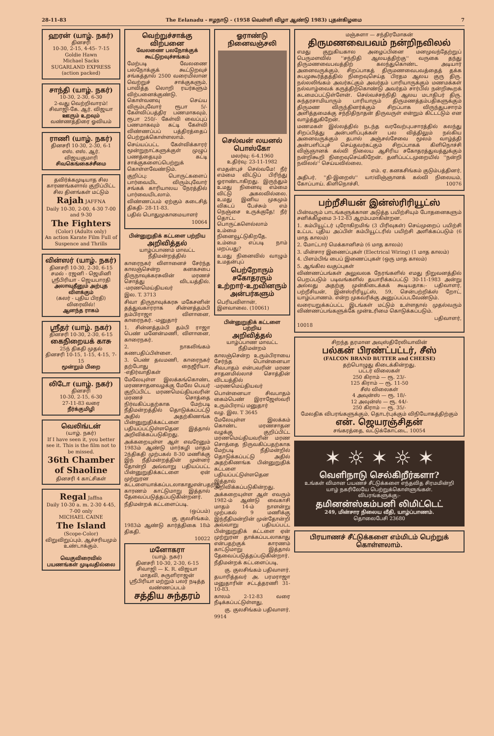28-11-83 The Eelanadu - ஈழநாடு - (1958 வெள்ளி விழா ஆண்டு 1983) புதன்கிழமை 7
ஹரன் (யாழ். நகர்)
தினசரி
10-30, 2-15, 4-45- 7-15
Goldie Hawn
Michael Sacks
SUGARLAND EXPRESS
(action packed)
சாந்தி (யாழ். நகர்)
10-30, 2-30, 6-30
2-வது வெற்றிவாரம்!
சிவாஜி-கே. ஆர். விஜயா
ஊரும் உறவும்
வண்ணத்திரை ஓவியம்
ராணி (யாழ். நகர்)
தினசரி 10-30, 2-30, 6-1
எஸ். எஸ். ஆர்.
விஜயகுமாரி
சிவகெங்கைச்சீமை
தவிர்க்கமுடியாத சில காரணங்களால் குறிப்பிட்ட சில தினங்கள் மட்டும்
Rajah JAFFNA
Daily 10-30, 2-00, 4-30 7-00 and 9-30
The Fighters
(Color) (Adults only)
An action Karate Film Full of Suspence and Thrills
வின்ஸர் (யாழ். நகர்)
தினசரி 10-30, 2-30, 6-15
சமல் - ரஜனி - ஜெமினி
ஸ்ரீபிரியா - ஜெயபாரதி
அலாவுதீனும் அற்புத விளக்கும்
(கலர் - புதிய பிரதி)
விரைவில்!
ஆனந்த ராகம்
ஸ்ரீதர் (யாழ். நகர்)
தினசரி 10-30, 2-30, 6-15
கைநிறையக் காசு
25ந் திகதி முதல்
தினசரி 10-15, 1-15, 4-15, 7-15
மூன்றும் பிறை
லிடோ (யாழ். நகர்)
தினசரி
10-30, 2-15, 6-30
27-11-83 வரை
நீர்க்குமிழி
வெலிங்டன்
(யாழ். நகர்)
If I have seen it, you better see it. This is the film not to be missed.
36th Chamber of Shaoline
தினசரி 4 காட்சிகள்
Regal Jaffna
Daily 10-30 a. m. 2-30 4-45, 7-00 only
MICHAEL CAINE
The Island
(Scope-Color)
விறுவிறுப்பும், ஆச்சரியமும் உண்டாக்கும்.
வெகுவிரைவில் பயணங்கள் முடிவதில்லை
வெற்றுச்சாக்கு விற்பனை
வேலணை பலநோக்குக் கூட்டுறவுச்சங்கம்
மேற்படி வேலணை பலநோக்குக் கூட்டுறவுச் சங்கத்தால் 2500 வரையிலான வெற்றுச் சாக்குகளும், பாவித்த லொறி ரயர்களும் விற்பனைக்குண்டு. கொள்வனவு செய்ய விரும்புவோர் ரூபா 5/- கேள்விப்பத்திர பணமாகவும், ரூபா 250/- கேள்வி வைப்புப் பணமாகவும் கட்டி கேள்வி விண்ணப்பப் பத்திரத்தைப் பெற்றுக்கொள்ளலாம்.
செய்யப்பட்ட கேள்விக்காரர் மூன்றுநாட்களுக்குள் முழுப் பணத்தையும் கட்டி சாக்குகளைப்பெற்றுக் கொள்ளவேண்டும்.
குறிப்பு: பொருட்களைப் பார்வையிட விரும்புவோர் சங்கக் காரியாலய நேரத்தில் பார்வையிடலாம்.
விண்ணப்பம் ஏற்கும் கடைசித் திகதி- 28-11-83.
பதில் பொதுமுகாமையாளர்
10064
பின்னுறுதிக் கட்டளை பற்றிய
அறிவித்தல்
யாழ்ப்பாணம் மாவட்ட நீதிமன்றத்தில்
காரைநகர் விளானைச் சேர்ந்த காலஞ்சென்ற கனகசபை திருநாவுக்கரசுவின் மரணச் சொத்து விடயத்தில். -மரணமெய்தியவர்
இல. T. 3713
சிவா திருநாவுக்கரசு மகேசனின் தத்துவகாரராக சின்னத்தம்பி தம்பிராஜா விளானை, காரைநகர். -மனுதார்
1. சின்னத்தம்பி தம்பி ராஜா பெண் மனேன்மணி, விளானை, காரைநகர்.
2. நாகலிங்கம் கணபதிப்பிள்ளை.
3. பெண் தவமணி, காரைநகர் தற்போது நைஜீரியா. -எதிர்வாதிகள்
மேலேயுள்ள இலக்கங்கொண்ட மரணசாதனவழக்கு மேலே பெயர் குறிப்பிட்ட மரணமெய்தியவரின் மரணச் சொத்தை நிர்வகிப்பதற்காக மேற்படி நீதிமன்றத்தில் தொடுக்கப்பட்டு அதில் அதற்கிணங்க பின்னுறுதிக்கட்டளை பதியப்பட்டுள்ளதென இத்தால் அறிவிக்கப்படுகிறது.
அக்கறையுள்ள ஆள் எவரேனும் 1983ம் ஆண்டு மார்கழி மாதம் 2ந்திகதி முற்பகல் 8-30 மணிக்கு இந் நீதிமன்றத்தின் முன்னர் தோன்றி அவ்வாறு பதியப்பட்ட பின்னுறுதிக்கட்டளை ஏன் முற்றுரன கட்டளையாக்கப்படலாகாதுஎன்பதற்கு காரணம் காட்டுமாறு இத்தால் தேவைப்படுத்தப்படுகின்றனர்.
நீதிமன்றக் கட்டளைப்படி.
(ஒப்பம்)
கு. குலசிங்கம்,
1983ம் ஆண்டு கார்த்திகை 18ம் திகதி.
10022
மனோகரா
(யாழ். நகர்)
தினசரி 10-30, 2-30, 6-15
சிவாஜி — K. R. விஜயா
மாதவி, சுருளிராஜன்
ஸ்ரீபிரியா மற்றும் பலர் நடித்த வண்ணப்படம்
சத்திய சுந்தரம்
ஓராண்டு நினைவஞ்சலி
செல்வன் லயனல் பொஸ்கோ
மலர்வு: 6-4.1960
உதிர்வு: 23-11-1982
எமதன்புச் செல்வமே! நீர் எம்மை விட்டுப் பிரிந்து ஓராண்டாகிறது. இருந்தும் உமது நினைவு எம்மை விட்டு அகலவில்லை. உமது இனிய முகமும் விகடப் பேச்சும் எம் நெஞ்சை உருக்குதே! நீர் தொட்ட பொருட்களெல்லாம் உம்மை நினைவூட்டுகிறதே. உம்மை எப்படி நாம் மறப்பது?
உமது நினைவில் வாழும் உமதன்புப்
பெற்றோரும் சகோதரரும் உற்றார்-உறவினரும் அன்பர்களும்
பெரியவிளான், இளவாலை. (10061)
பின்னுறுதிக் கட்டளை பற்றிய
அறிவித்தல்
யாழ்ப்பாண மாவட்ட நீதிமன்றம்
காலஞ்சென்ற உரும்பிராயை சேர்ந்த பொன்னையா சிவபாதம் என்பவரின் மரண சாதனமில்லாச் சொத்தின் விடயத்தில் -மரணமெய்தியவர்
பொன்னையா சிவபாதம் கைம்பெண் இராஜேஸ்வரி உரும்பிராய் மனுதார்
வழ. இல. T 3645
மேலேயுள்ள இலக்கம் கொண்ட மரணசாதன வழக்கு குறிப்பிட்ட மரணமெய்தியவரின் மரண சொத்தை நிருவகிப்பதற்காக மேற்படி நீதிமன்றில் தொடுக்கப்பட்டு அதில் அதற்கிணங்க பின்னுறுதிக் கட்டளை பதியப்பட்டுள்ளதென இத்தால் அறிவிக்கப்படுகின்றது.
அக்கறையுள்ள ஆள் எவரும் 1982-ம் ஆண்டு வைகாசி மாதம் 14-ம் நாளன்று முற்பகல் 9 மணிக்கு இந்நீதிமன்றின் முன்தோன்றி அவ்வாறு பதியப்பட்ட பின்னுறுதிக் கட்டளை ஏன் முற்றுரன தாக்கப்படலாகாது என்பதற்குக் காரணம் காட்டுமாறு இத்தால் தேவைப்படுத்தப்படுகின்றார்.
நீதிமன்றக் கட்டளைப்படி,
கு. குலசிங்கம் பதிவாளர்.
தயாரித்தவர் அ. பரமராஜா மனுதாரின் சட்டத்தரணி 31-10-83.
காலம் 2-12-83 வரை நீடிக்கப்பட்டுள்ளது,
கு. குலசிங்கம் பதிவாளர்.
9914
மஞ்சுளா — சந்திரமோகன்
திருமணவைபவம் நன்றிநவிலல்
எமது குறுகியகால அழைப்பினை மனமுவந்தேற்றுப் பெருமளவில் ''சந்நிதி ஆலயத்திற்கு'' வருகை தந்து திருமணவைபவத்திற் கலந்துகொண்ட அடியார் அனைவருக்கும், சிறப்பாகத் திருமணவைபவத்தைத் தக்க சுபமுகூர்த்தத்தில் நிறைவுசெய்த பிரதம ஆலய குரு திரு. நல்லலிங்கம் அவர்கட்கும் அவர்தம் பாரியாருக்கும் மணமக்கள் நல்வாழ்வைக் கருத்திற்கொண்டு அவர்தம் சார்பில் நன்றிகூறக் கடமைப்பட்டுள்ளேன். செல்வச்சந்நிதி ஆலய மடாதிபர் திரு. சுந்தரசாமியாரும் பாரியாரும் திருமணத்தம்பதிகளுக்கும் திருமண விருந்தினர்க்கும் சிறப்பாக விருந்துபசாரம் அளித்தமைக்கு சந்நிதிநாதன் திருவருள் என்றும் கிட்டட்டும் என வாழ்த்துகிறேன்.
மணமகள் இல்லத்தில் நடந்த வரவேற்புபசாரத்தில் கலந்து சிறப்பித்து அன்பளிப்புக்கள் பல வித்திலும் நல்கிய அனைவருக்கும் தபால் அஞ்சல்சேவை மூலம் வாழ்த்தி அன்பளிப்புச் செய்தவர்கட்கும் சிறப்பாகக் கிளிநொச்சி விஞ்ஞானக் கல்வி நிலைய ஆசிரிய சகோதரத்துவத்துக்கும் நன்றிகூறி நிறைவுசெய்கிறேன். தனிப்பட்டமுறையில் ''நன்றி நவிலல்'' செய்யவில்லை.
எம். ஏ. கனகசிங்கம் குடும்பத்தினர்,
அதிபர், ''தி-இறைஸ்'' யா/விஞ்ஞானக் கல்வி நிலையம், கோப்பாய். கிளிநொச்சி. 10076
பற்றீசியன் இன்ஸ்ரிரியூட்ஸ்
பின்வரும் பாடங்களுக்கான அடுத்த பயிற்சியும் போதனைகளும் சனிக்கிழமை 3-12-83 ஆரம்பமாகின்றன.
1. கம்பியூட்டர் புரோகிறமிங் (3 பிரிவுகள்) செய்முறைப் பயிற்சி உட்பட புதிய அப்பிள் கம்பியூட்டரில் பயிற்சி அளிக்கப்படும் (6 மாத காலம்)
2. மோட்டார் மெக்கானிசம் (6 மாத காலம்)
3. மின்சார இணைப்புகள் (Electrical Wiring) (1 மாத காலம்)
4. பிளம்பிங் பைப் இணைப்புகள் (ஒரு மாத காலம்)
5. ஆங்கில வகுப்புகள்
விண்ணப்பங்கள் அலுவலக நேரங்களில் எமது நிறுவனத்தில் பெறப்படும் படிவங்களில் தயாரிக்கப்பட்டு 30-11-1983 அன்று அல்லது அதற்கு முன்கிடைக்கக் கூடியதாக:- பதிவாளர், பற்றீசியன், இன்ஸ்ரிரியூட்ஸ், 59, சென்பற்றிக்ஸ் றோட், யாழ்ப்பாணம். என்ற முகவரிக்கு அனுப்பப்படவேண்டும்.
வரையறுக்கப்பட்ட இடங்கள் மட்டும் உள்ளதால் முதல்வரும் விண்ணப்பங்களுக்கே முன்உரிமை கொடுக்கப்படும்.
பதிவாளர்,
10018
சிறந்த தரமான அவுஸ்திரேலியாவின்
பல்கன் பிரண்ட்பட்டர், சீஸ்
(FALCON BRAND BUTTER and CHEESE)
தற்பொழுது கிடைக்கின்றது.
பட்டர் விலைகள்
250 கிராம் — ரூ. 23/-
125 கிராம் — ரூ. 11-50
சீஸ் விலைகள்
4 அவுன்ஸ் — ரூ. 18/-
12 அவுன்ஸ் — ரூ. 44/-
250 கிராம் — ரூ. 35/-
மேலதிக விபரங்களுக்கும், தொடர்புக்கும் விநியோகத்திற்கும்
என். ஜெயரஞ்சிதன்
சங்கரத்தை, வட்டுக்கோட்டை. 10054
✶ ☼ ✶ ☼ ✶
வெளிநாடு செல்கிறீர்களா?
உங்கள் விமான பயணச் சீட்டுக்களை எந்தவித சிரமமின்றி யாழ் நகரிலேயே பெற்றுக்கொள்ளுங்கள்.
விபரங்களுக்கு:-
தமினன்ஸ்கம்பனி லிமிட்டெட்
249, மின்சார நிலைய வீதி, யாழ்ப்பாணம்.
தொலைபேசி 23680
பிரயாணச் சீட்டுக்களை எம்மிடம் பெற்றுக் கொள்ளலாம்.